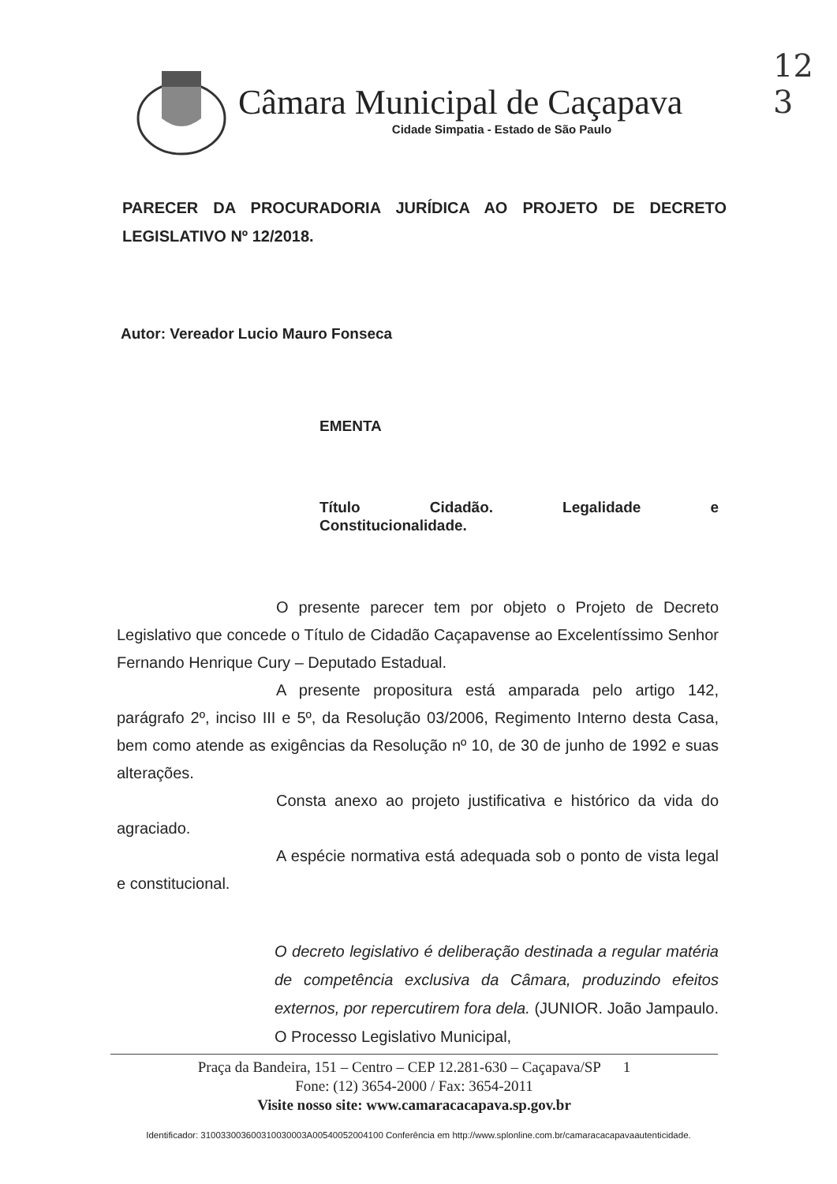12
3
Câmara Municipal de Caçapava
Cidade Simpatia - Estado de São Paulo
PARECER DA PROCURADORIA JURÍDICA AO PROJETO DE DECRETO LEGISLATIVO Nº 12/2018.
Autor: Vereador Lucio Mauro Fonseca
EMENTA
Título Cidadão. Legalidade e
Constitucionalidade.
O presente parecer tem por objeto o Projeto de Decreto Legislativo que concede o Título de Cidadão Caçapavense ao Excelentíssimo Senhor Fernando Henrique Cury – Deputado Estadual.
A presente propositura está amparada pelo artigo 142, parágrafo 2º, inciso III e 5º, da Resolução 03/2006, Regimento Interno desta Casa, bem como atende as exigências da Resolução nº 10, de 30 de junho de 1992 e suas alterações.
Consta anexo ao projeto justificativa e histórico da vida do agraciado.
A espécie normativa está adequada sob o ponto de vista legal e constitucional.
O decreto legislativo é deliberação destinada a regular matéria de competência exclusiva da Câmara, produzindo efeitos externos, por repercutirem fora dela. (JUNIOR. João Jampaulo. O Processo Legislativo Municipal,
Praça da Bandeira, 151 – Centro – CEP 12.281-630 – Caçapava/SP 1
Fone: (12) 3654-2000 / Fax: 3654-2011
Visite nosso site: www.camaracacapava.sp.gov.br
Identificador: 310033003600310030003A00540052004100 Conferência em http://www.splonline.com.br/camaracacapavaautenticidade.